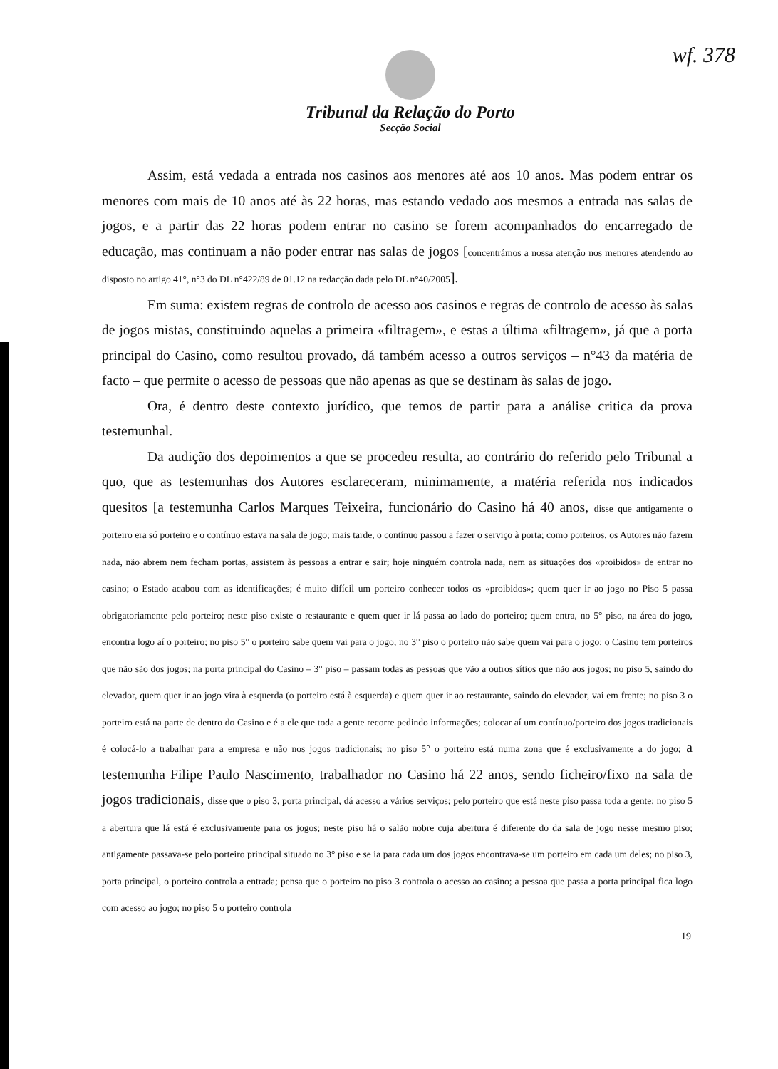wf. 378
Tribunal da Relação do Porto
Secção Social
Assim, está vedada a entrada nos casinos aos menores até aos 10 anos. Mas podem entrar os menores com mais de 10 anos até às 22 horas, mas estando vedado aos mesmos a entrada nas salas de jogos, e a partir das 22 horas podem entrar no casino se forem acompanhados do encarregado de educação, mas continuam a não poder entrar nas salas de jogos [concentrámos a nossa atenção nos menores atendendo ao disposto no artigo 41°, n°3 do DL n°422/89 de 01.12 na redacção dada pelo DL n°40/2005].
Em suma: existem regras de controlo de acesso aos casinos e regras de controlo de acesso às salas de jogos mistas, constituindo aquelas a primeira «filtragem», e estas a última «filtragem», já que a porta principal do Casino, como resultou provado, dá também acesso a outros serviços – n°43 da matéria de facto – que permite o acesso de pessoas que não apenas as que se destinam às salas de jogo.
Ora, é dentro deste contexto jurídico, que temos de partir para a análise critica da prova testemunhal.
Da audição dos depoimentos a que se procedeu resulta, ao contrário do referido pelo Tribunal a quo, que as testemunhas dos Autores esclareceram, minimamente, a matéria referida nos indicados quesitos [a testemunha Carlos Marques Teixeira, funcionário do Casino há 40 anos, disse que antigamente o porteiro era só porteiro e o contínuo estava na sala de jogo; mais tarde, o contínuo passou a fazer o serviço à porta; como porteiros, os Autores não fazem nada, não abrem nem fecham portas, assistem às pessoas a entrar e sair; hoje ninguém controla nada, nem as situações dos «proibidos» de entrar no casino; o Estado acabou com as identificações; é muito difícil um porteiro conhecer todos os «proibidos»; quem quer ir ao jogo no Piso 5 passa obrigatoriamente pelo porteiro; neste piso existe o restaurante e quem quer ir lá passa ao lado do porteiro; quem entra, no 5° piso, na área do jogo, encontra logo aí o porteiro; no piso 5° o porteiro sabe quem vai para o jogo; no 3° piso o porteiro não sabe quem vai para o jogo; o Casino tem porteiros que não são dos jogos; na porta principal do Casino – 3° piso – passam todas as pessoas que vão a outros sítios que não aos jogos; no piso 5, saindo do elevador, quem quer ir ao jogo vira à esquerda (o porteiro está à esquerda) e quem quer ir ao restaurante, saindo do elevador, vai em frente; no piso 3 o porteiro está na parte de dentro do Casino e é a ele que toda a gente recorre pedindo informações; colocar aí um contínuo/porteiro dos jogos tradicionais é colocá-lo a trabalhar para a empresa e não nos jogos tradicionais; no piso 5° o porteiro está numa zona que é exclusivamente a do jogo; a testemunha Filipe Paulo Nascimento, trabalhador no Casino há 22 anos, sendo ficheiro/fixo na sala de jogos tradicionais, disse que o piso 3, porta principal, dá acesso a vários serviços; pelo porteiro que está neste piso passa toda a gente; no piso 5 a abertura que lá está é exclusivamente para os jogos; neste piso há o salão nobre cuja abertura é diferente do da sala de jogo nesse mesmo piso; antigamente passava-se pelo porteiro principal situado no 3° piso e se ia para cada um dos jogos encontrava-se um porteiro em cada um deles; no piso 3, porta principal, o porteiro controla a entrada; pensa que o porteiro no piso 3 controla o acesso ao casino; a pessoa que passa a porta principal fica logo com acesso ao jogo; no piso 5 o porteiro controla
19